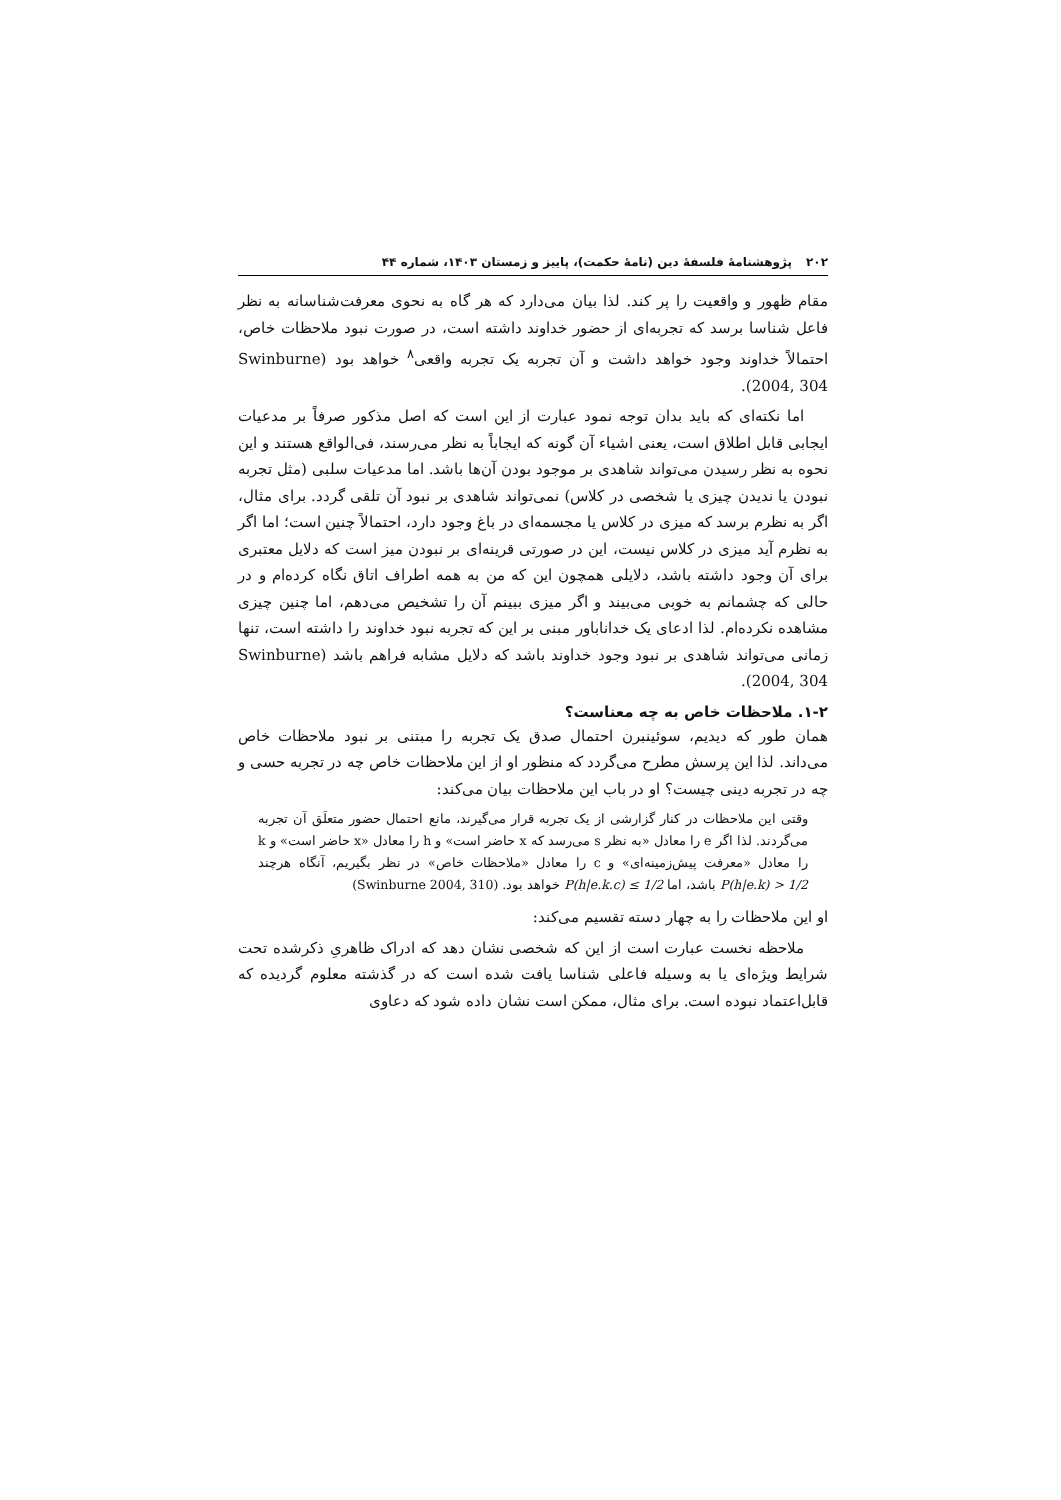۲۰۲پژوهشنامهٔ فلسفهٔ دین (نامهٔ حکمت)، پاییز و زمستان ۱۴۰۳، شماره ۴۴
مقام ظهور و واقعیت را پر کند. لذا بیان می‌دارد که هر گاه به نحوی معرفت‌شناسانه به نظر فاعل شناسا برسد که تجربه‌ای از حضور خداوند داشته است، در صورت نبود ملاحظات خاص، احتمالاً خداوند وجود خواهد داشت و آن تجربه یک تجربه واقعی<sup>۸</sup> خواهد بود (Swinburne 2004, 304).
اما نکته‌ای که باید بدان توجه نمود عبارت از این است که اصل مذکور صرفاً بر مدعیات ایجابی قابل اطلاق است، یعنی اشیاء آن گونه که ایجاباً به نظر می‌رسند، فی‌الواقع هستند و این نحوه به نظر رسیدن می‌تواند شاهدی بر موجود بودن آن‌ها باشد. اما مدعیات سلبی (مثل تجربه نبودن یا ندیدن چیزی یا شخصی در کلاس) نمی‌تواند شاهدی بر نبود آن تلقی گردد. برای مثال، اگر به نظرم برسد که میزی در کلاس یا مجسمه‌ای در باغ وجود دارد، احتمالاً چنین است؛ اما اگر به نظرم آید میزی در کلاس نیست، این در صورتی قرینه‌ای بر نبودن میز است که دلایل معتبری برای آن وجود داشته باشد، دلایلی همچون این که من به همه اطراف اتاق نگاه کرده‌ام و در حالی که چشمانم به خوبی می‌بیند و اگر میزی ببینم آن را تشخیص می‌دهم، اما چنین چیزی مشاهده نکرده‌ام. لذا ادعای یک خداناباور مبنی بر این که تجربه نبود خداوند را داشته است، تنها زمانی می‌تواند شاهدی بر نبود وجود خداوند باشد که دلایل مشابه فراهم باشد (Swinburne 2004, 304).
۱-۲. ملاحظات خاص به چه معناست؟
همان طور که دیدیم، سوئینبرن احتمال صدق یک تجربه را مبتنی بر نبود ملاحظات خاص می‌داند. لذا این پرسش مطرح می‌گردد که منظور او از این ملاحظات خاص چه در تجربه حسی و چه در تجربه دینی چیست؟ او در باب این ملاحظات بیان می‌کند:
وقتی این ملاحظات در کنار گزارشی از یک تجربه قرار می‌گیرند، مانع احتمال حضور متعلَق آن تجربه می‌گردند. لذا اگر e را معادل «به نظر s می‌رسد که x حاضر است» و h را معادل «x حاضر است» و k را معادل «معرفت پیش‌زمینه‌ای» و c را معادل «ملاحظات خاص» در نظر بگیریم، آنگاه هرچند P(h|e.k) > 1/2 باشد، اما P(h|e.k.c) ≤ 1/2 خواهد بود. (Swinburne 2004, 310)
او این ملاحظات را به چهار دسته تقسیم می‌کند:
ملاحظه نخست عبارت است از این که شخصی نشان دهد که ادراک ظاهریِ ذکرشده تحت شرایط ویژه‌ای یا به وسیله فاعلی شناسا یافت شده است که در گذشته معلوم گردیده که قابل‌اعتماد نبوده است. برای مثال، ممکن است نشان داده شود که دعاوی